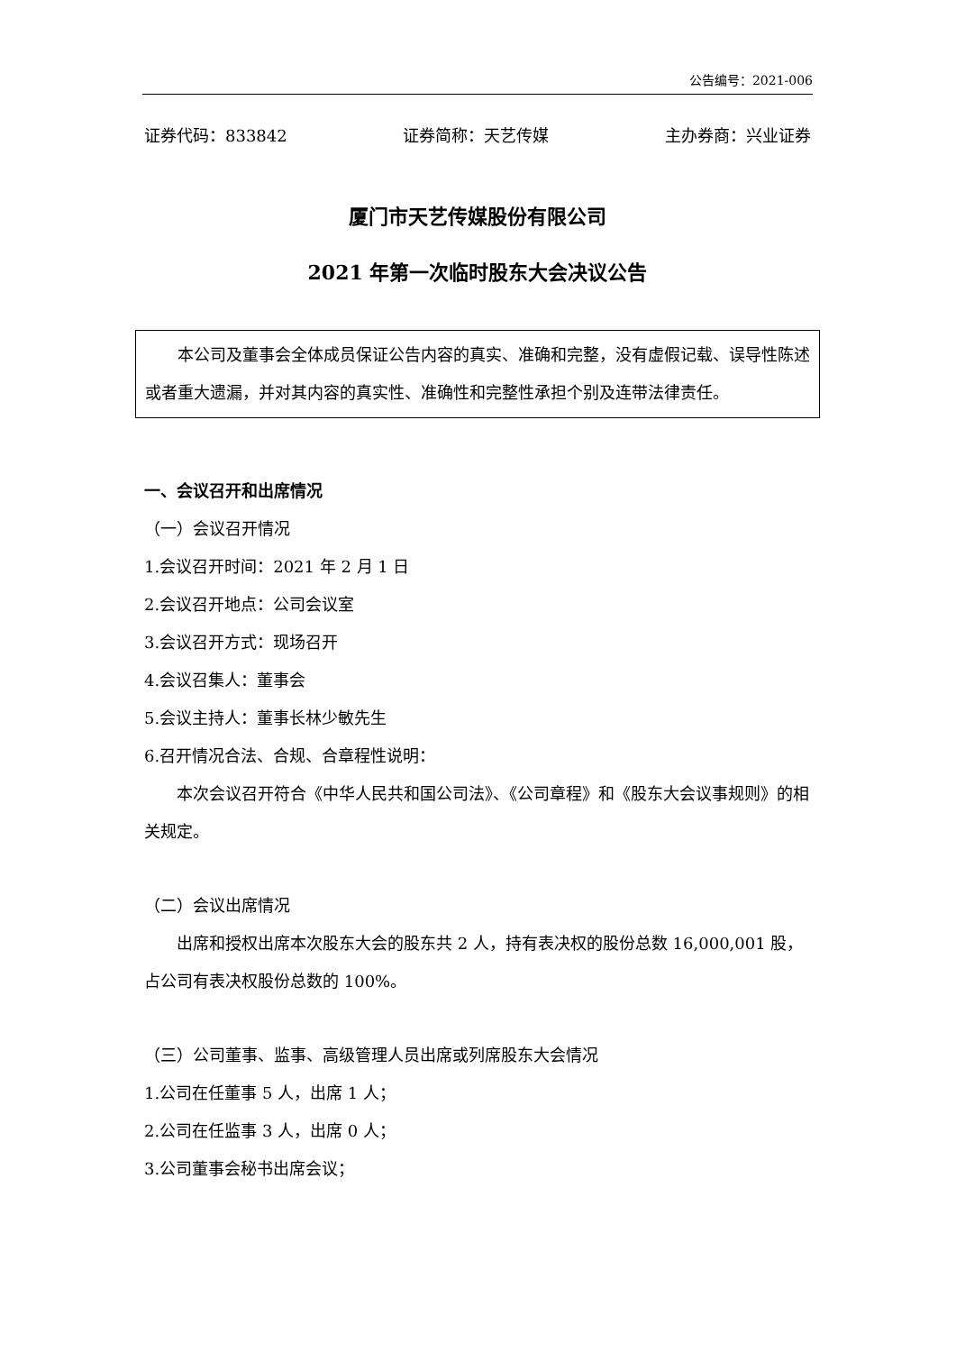公告编号：2021-006
证券代码：833842 证券简称：天艺传媒 主办券商：兴业证券
厦门市天艺传媒股份有限公司
2021 年第一次临时股东大会决议公告
本公司及董事会全体成员保证公告内容的真实、准确和完整，没有虚假记载、误导性陈述或者重大遗漏，并对其内容的真实性、准确性和完整性承担个别及连带法律责任。
一、会议召开和出席情况
（一）会议召开情况
1.会议召开时间：2021 年 2 月 1 日
2.会议召开地点：公司会议室
3.会议召开方式：现场召开
4.会议召集人：董事会
5.会议主持人：董事长林少敏先生
6.召开情况合法、合规、合章程性说明：
本次会议召开符合《中华人民共和国公司法》、《公司章程》和《股东大会议事规则》的相关规定。
（二）会议出席情况
出席和授权出席本次股东大会的股东共 2 人，持有表决权的股份总数 16,000,001 股，占公司有表决权股份总数的 100%。
（三）公司董事、监事、高级管理人员出席或列席股东大会情况
1.公司在任董事 5 人，出席 1 人；
2.公司在任监事 3 人，出席 0 人；
3.公司董事会秘书出席会议；